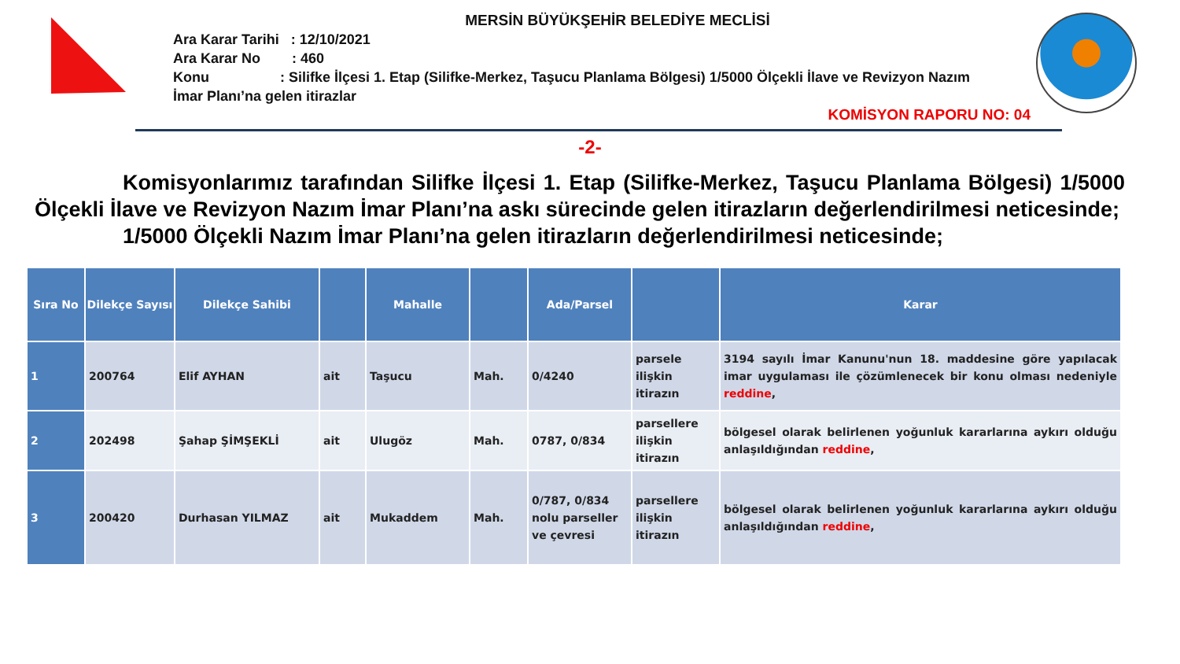MERSİN BÜYÜKŞEHİR BELEDİYE MECLİSİ
Ara Karar Tarihi : 12/10/2021
Ara Karar No : 460
Konu : Silifke İlçesi 1. Etap (Silifke-Merkez, Taşucu Planlama Bölgesi) 1/5000 Ölçekli İlave ve Revizyon Nazım İmar Planı’na gelen itirazlar
KOMİSYON RAPORU NO: 04
-2-
Komisyonlarımız tarafından Silifke İlçesi 1. Etap (Silifke-Merkez, Taşucu Planlama Bölgesi) 1/5000 Ölçekli İlave ve Revizyon Nazım İmar Planı’na askı sürecinde gelen itirazların değerlendirilmesi neticesinde;
1/5000 Ölçekli Nazım İmar Planı’na gelen itirazların değerlendirilmesi neticesinde;
| Sıra No | Dilekçe Sayısı | Dilekçe Sahibi | | Mahalle | | Ada/Parsel | | Karar |
| --- | --- | --- | --- | --- | --- | --- | --- | --- |
| 1 | 200764 | Elif AYHAN | ait | Taşucu | Mah. | 0/4240 | parsele ilişkin itirazın | 3194 sayılı İmar Kanunu'nun 18. maddesine göre yapılacak imar uygulaması ile çözümlenecek bir konu olması nedeniyle reddine , |
| 2 | 202498 | Şahap ŞİMŞEKLİ | ait | Ulugöz | Mah. | 0787, 0/834 | parsellere ilişkin itirazın | bölgesel olarak belirlenen yoğunluk kararlarına aykırı olduğu anlaşıldığından reddine , |
| 3 | 200420 | Durhasan YILMAZ | ait | Mukaddem | Mah. | 0/787, 0/834 nolu parseller ve çevresi | parsellere ilişkin itirazın | bölgesel olarak belirlenen yoğunluk kararlarına aykırı olduğu anlaşıldığından reddine , |